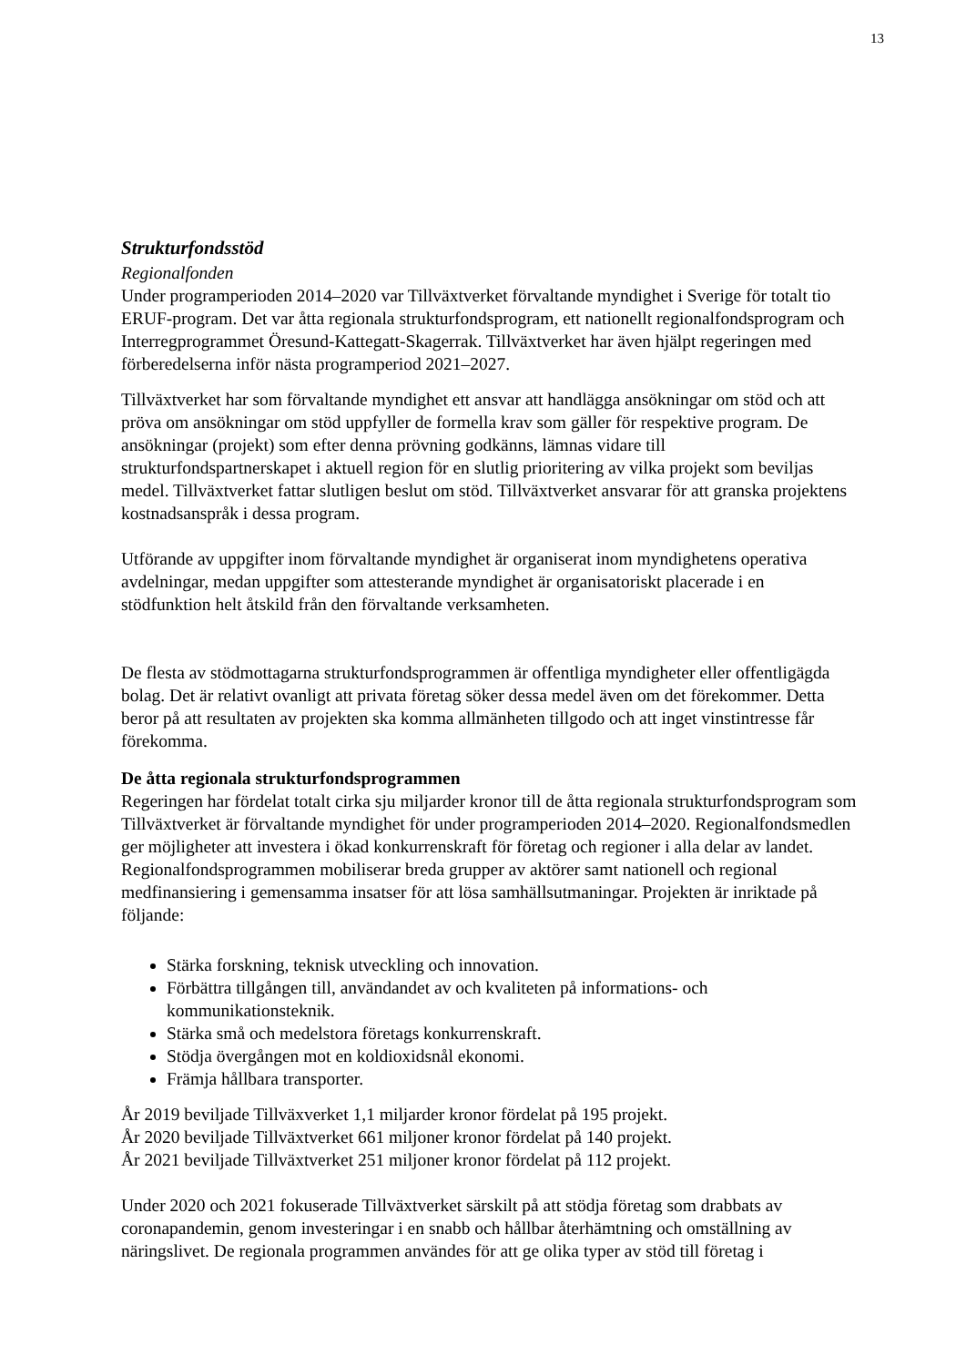13
Strukturfondsstöd
Regionalfonden
Under programperioden 2014–2020 var Tillväxtverket förvaltande myndighet i Sverige för totalt tio ERUF-program. Det var åtta regionala strukturfondsprogram, ett nationellt regionalfondsprogram och Interregprogrammet Öresund-Kattegatt-Skagerrak. Tillväxtverket har även hjälpt regeringen med förberedelserna inför nästa programperiod 2021–2027.
Tillväxtverket har som förvaltande myndighet ett ansvar att handlägga ansökningar om stöd och att pröva om ansökningar om stöd uppfyller de formella krav som gäller för respektive program. De ansökningar (projekt) som efter denna prövning godkänns, lämnas vidare till strukturfondspartnerskapet i aktuell region för en slutlig prioritering av vilka projekt som beviljas medel. Tillväxtverket fattar slutligen beslut om stöd. Tillväxtverket ansvarar för att granska projektens kostnadsanspråk i dessa program.
Utförande av uppgifter inom förvaltande myndighet är organiserat inom myndighetens operativa avdelningar, medan uppgifter som attesterande myndighet är organisatoriskt placerade i en stödfunktion helt åtskild från den förvaltande verksamheten.
De flesta av stödmottagarna strukturfondsprogrammen är offentliga myndigheter eller offentligägda bolag. Det är relativt ovanligt att privata företag söker dessa medel även om det förekommer. Detta beror på att resultaten av projekten ska komma allmänheten tillgodo och att inget vinstintresse får förekomma.
De åtta regionala strukturfondsprogrammen
Regeringen har fördelat totalt cirka sju miljarder kronor till de åtta regionala strukturfondsprogram som Tillväxtverket är förvaltande myndighet för under programperioden 2014–2020. Regionalfondsmedlen ger möjligheter att investera i ökad konkurrenskraft för företag och regioner i alla delar av landet. Regionalfondsprogrammen mobiliserar breda grupper av aktörer samt nationell och regional medfinansiering i gemensamma insatser för att lösa samhällsutmaningar. Projekten är inriktade på följande:
Stärka forskning, teknisk utveckling och innovation.
Förbättra tillgången till, användandet av och kvaliteten på informations- och kommunikationsteknik.
Stärka små och medelstora företags konkurrenskraft.
Stödja övergången mot en koldioxidsnål ekonomi.
Främja hållbara transporter.
År 2019 beviljade Tillväxverket 1,1 miljarder kronor fördelat på 195 projekt.
År 2020 beviljade Tillväxtverket 661 miljoner kronor fördelat på 140 projekt.
År 2021 beviljade Tillväxtverket 251 miljoner kronor fördelat på 112 projekt.
Under 2020 och 2021 fokuserade Tillväxtverket särskilt på att stödja företag som drabbats av coronapandemin, genom investeringar i en snabb och hållbar återhämtning och omställning av näringslivet. De regionala programmen användes för att ge olika typer av stöd till företag i